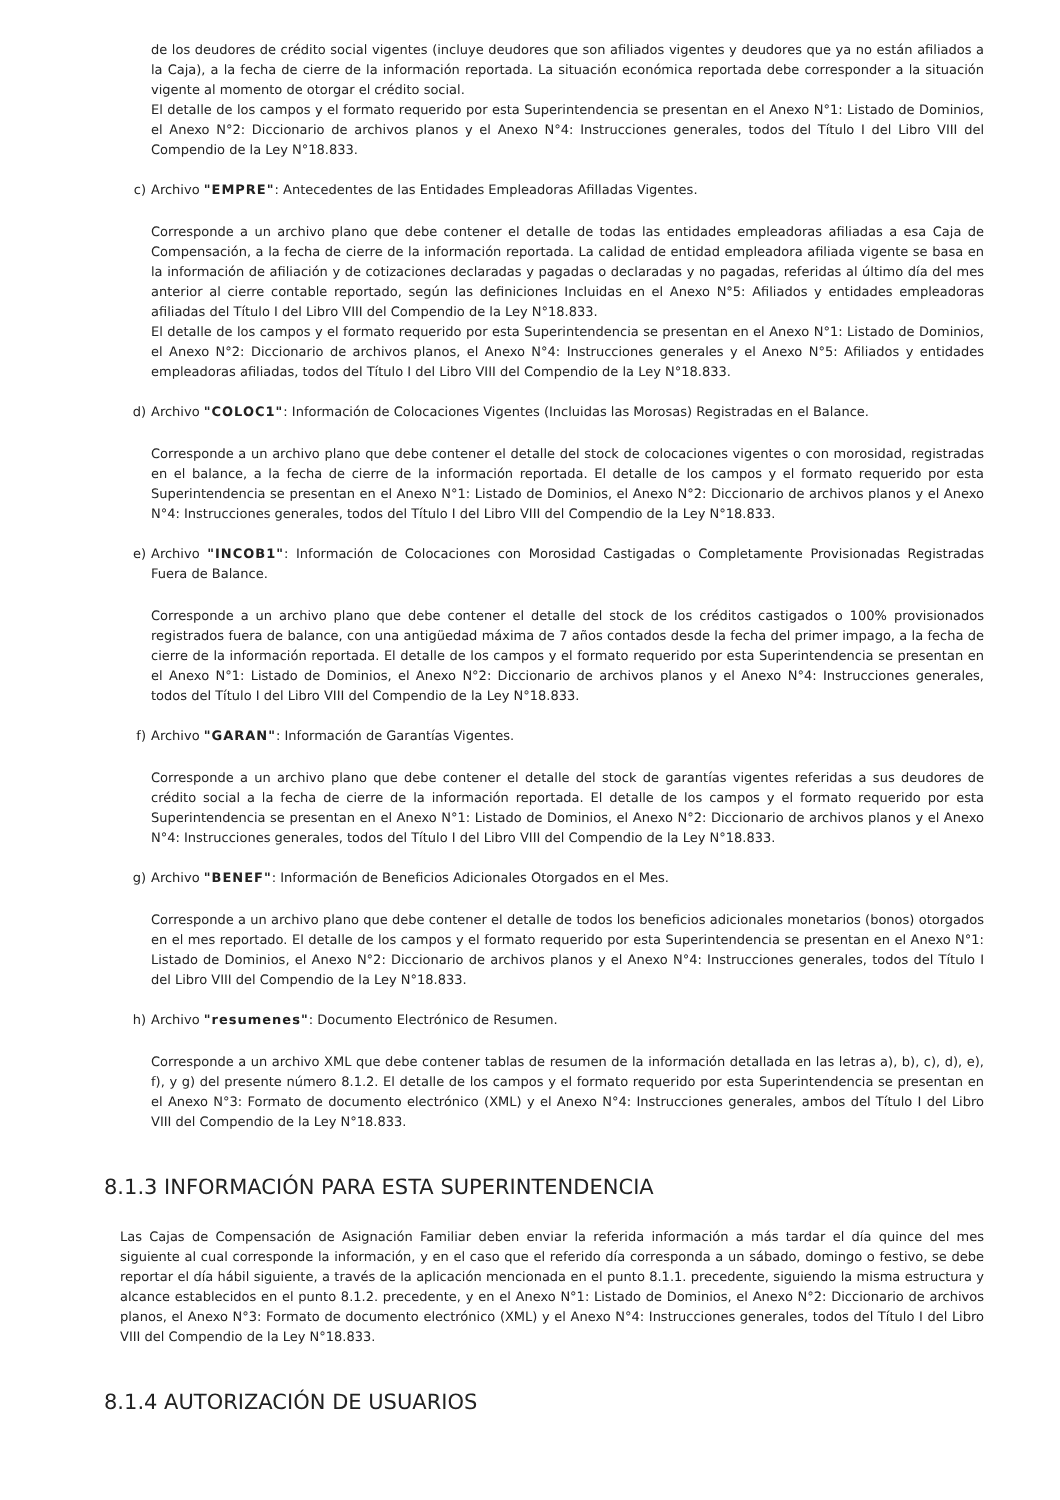de los deudores de crédito social vigentes (incluye deudores que son afiliados vigentes y deudores que ya no están afiliados a la Caja), a la fecha de cierre de la información reportada. La situación económica reportada debe corresponder a la situación vigente al momento de otorgar el crédito social.
El detalle de los campos y el formato requerido por esta Superintendencia se presentan en el Anexo N°1: Listado de Dominios, el Anexo N°2: Diccionario de archivos planos y el Anexo N°4: Instrucciones generales, todos del Título I del Libro VIII del Compendio de la Ley N°18.833.
c) Archivo "EMPRE": Antecedentes de las Entidades Empleadoras Afilladas Vigentes.
Corresponde a un archivo plano que debe contener el detalle de todas las entidades empleadoras afiliadas a esa Caja de Compensación, a la fecha de cierre de la información reportada. La calidad de entidad empleadora afiliada vigente se basa en la información de afiliación y de cotizaciones declaradas y pagadas o declaradas y no pagadas, referidas al último día del mes anterior al cierre contable reportado, según las definiciones Incluidas en el Anexo N°5: Afiliados y entidades empleadoras afiliadas del Título I del Libro VIII del Compendio de la Ley N°18.833.
El detalle de los campos y el formato requerido por esta Superintendencia se presentan en el Anexo N°1: Listado de Dominios, el Anexo N°2: Diccionario de archivos planos, el Anexo N°4: Instrucciones generales y el Anexo N°5: Afiliados y entidades empleadoras afiliadas, todos del Título I del Libro VIII del Compendio de la Ley N°18.833.
d) Archivo "COLOC1": Información de Colocaciones Vigentes (Incluidas las Morosas) Registradas en el Balance.
Corresponde a un archivo plano que debe contener el detalle del stock de colocaciones vigentes o con morosidad, registradas en el balance, a la fecha de cierre de la información reportada. El detalle de los campos y el formato requerido por esta Superintendencia se presentan en el Anexo N°1: Listado de Dominios, el Anexo N°2: Diccionario de archivos planos y el Anexo N°4: Instrucciones generales, todos del Título I del Libro VIII del Compendio de la Ley N°18.833.
e) Archivo "INCOB1": Información de Colocaciones con Morosidad Castigadas o Completamente Provisionadas Registradas Fuera de Balance.
Corresponde a un archivo plano que debe contener el detalle del stock de los créditos castigados o 100% provisionados registrados fuera de balance, con una antigüedad máxima de 7 años contados desde la fecha del primer impago, a la fecha de cierre de la información reportada. El detalle de los campos y el formato requerido por esta Superintendencia se presentan en el Anexo N°1: Listado de Dominios, el Anexo N°2: Diccionario de archivos planos y el Anexo N°4: Instrucciones generales, todos del Título I del Libro VIII del Compendio de la Ley N°18.833.
f) Archivo "GARAN": Información de Garantías Vigentes.
Corresponde a un archivo plano que debe contener el detalle del stock de garantías vigentes referidas a sus deudores de crédito social a la fecha de cierre de la información reportada. El detalle de los campos y el formato requerido por esta Superintendencia se presentan en el Anexo N°1: Listado de Dominios, el Anexo N°2: Diccionario de archivos planos y el Anexo N°4: Instrucciones generales, todos del Título I del Libro VIII del Compendio de la Ley N°18.833.
g) Archivo "BENEF": Información de Beneficios Adicionales Otorgados en el Mes.
Corresponde a un archivo plano que debe contener el detalle de todos los beneficios adicionales monetarios (bonos) otorgados en el mes reportado. El detalle de los campos y el formato requerido por esta Superintendencia se presentan en el Anexo N°1: Listado de Dominios, el Anexo N°2: Diccionario de archivos planos y el Anexo N°4: Instrucciones generales, todos del Título I del Libro VIII del Compendio de la Ley N°18.833.
h) Archivo "resumenes": Documento Electrónico de Resumen.
Corresponde a un archivo XML que debe contener tablas de resumen de la información detallada en las letras a), b), c), d), e), f), y g) del presente número 8.1.2. El detalle de los campos y el formato requerido por esta Superintendencia se presentan en el Anexo N°3: Formato de documento electrónico (XML) y el Anexo N°4: Instrucciones generales, ambos del Título I del Libro VIII del Compendio de la Ley N°18.833.
8.1.3 INFORMACIÓN PARA ESTA SUPERINTENDENCIA
Las Cajas de Compensación de Asignación Familiar deben enviar la referida información a más tardar el día quince del mes siguiente al cual corresponde la información, y en el caso que el referido día corresponda a un sábado, domingo o festivo, se debe reportar el día hábil siguiente, a través de la aplicación mencionada en el punto 8.1.1. precedente, siguiendo la misma estructura y alcance establecidos en el punto 8.1.2. precedente, y en el Anexo N°1: Listado de Dominios, el Anexo N°2: Diccionario de archivos planos, el Anexo N°3: Formato de documento electrónico (XML) y el Anexo N°4: Instrucciones generales, todos del Título I del Libro VIII del Compendio de la Ley N°18.833.
8.1.4 AUTORIZACIÓN DE USUARIOS